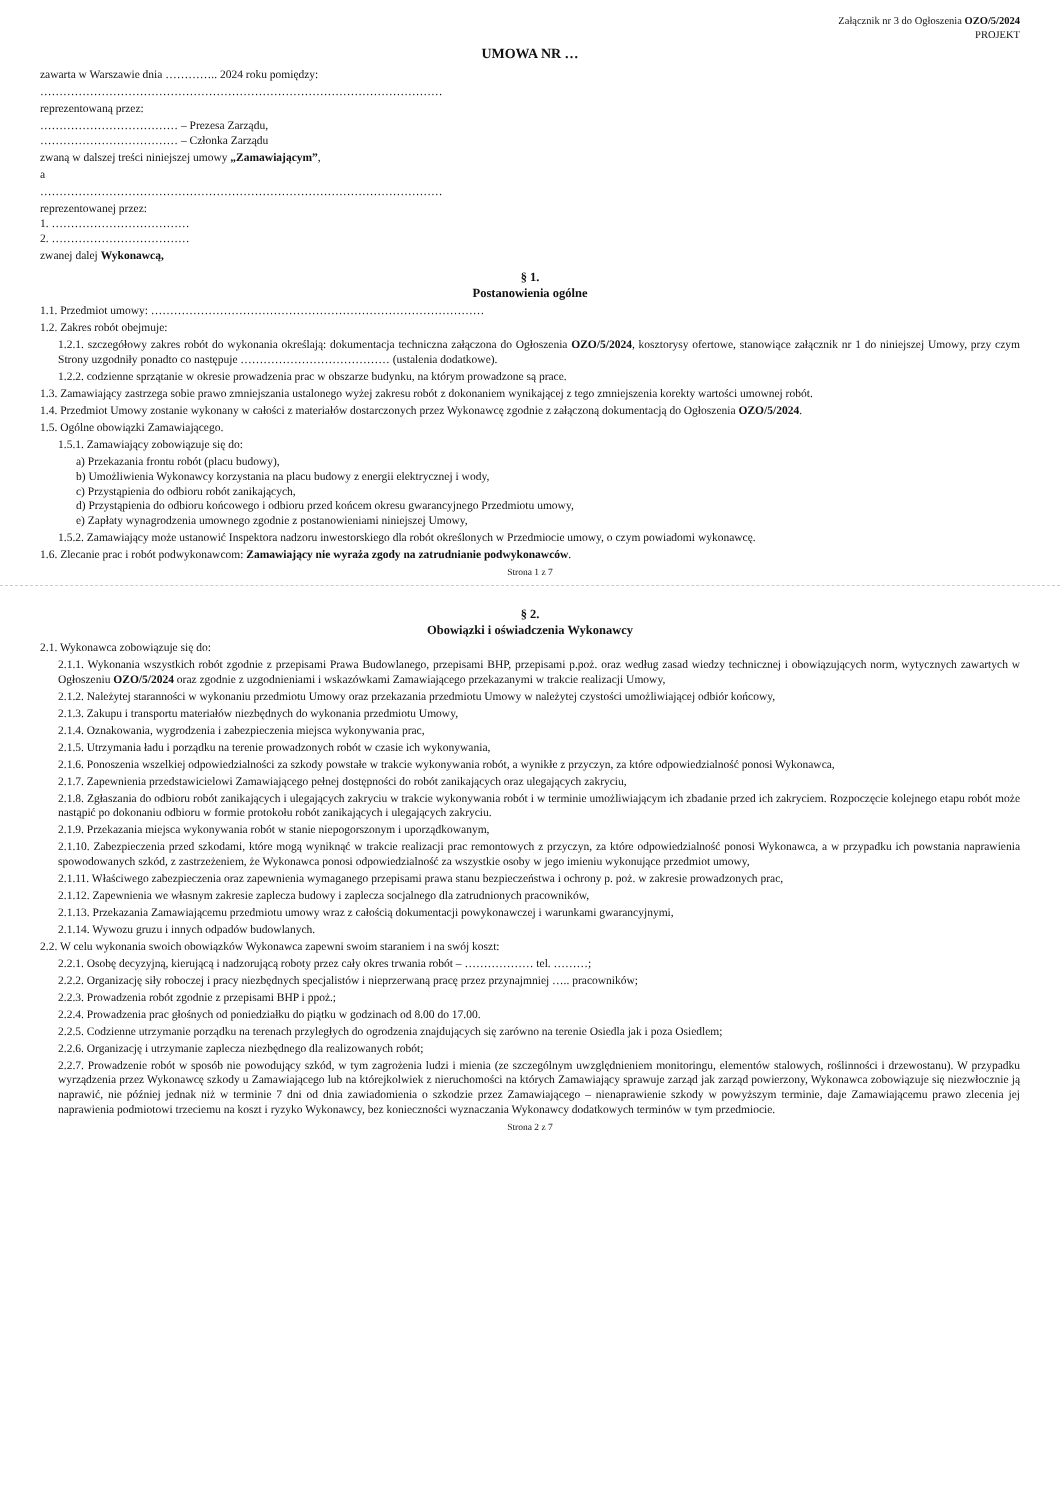Załącznik nr 3 do Ogłoszenia OZO/5/2024
PROJEKT
UMOWA NR …
zawarta w Warszawie dnia ………….. 2024 roku pomiędzy:
……………………………………………………………………………………………
reprezentowaną przez:
……………………………… – Prezesa Zarządu,
……………………………… – Członka Zarządu
zwaną w dalszej treści niniejszej umowy „Zamawiającym”,
a
……………………………………………………………………………………………
reprezentowanej przez:
1. ………………………………
2. ………………………………
zwanej dalej Wykonawcą,
§ 1.
Postanowienia ogólne
1.1. Przedmiot umowy: ……………………………………………………………………………
1.2. Zakres robót obejmuje:
1.2.1. szczegółowy zakres robót do wykonania określają: dokumentacja techniczna załączona do Ogłoszenia OZO/5/2024, kosztorysy ofertowe, stanowiące załącznik nr 1 do niniejszej Umowy, przy czym Strony uzgodniły ponadto co następuje ………………………………… (ustalenia dodatkowe).
1.2.2. codzienne sprzątanie w okresie prowadzenia prac w obszarze budynku, na którym prowadzone są prace.
1.3. Zamawiający zastrzega sobie prawo zmniejszania ustalonego wyżej zakresu robót z dokonaniem wynikającej z tego zmniejszenia korekty wartości umownej robót.
1.4. Przedmiot Umowy zostanie wykonany w całości z materiałów dostarczonych przez Wykonawcę zgodnie z załączoną dokumentacją do Ogłoszenia OZO/5/2024.
1.5. Ogólne obowiązki Zamawiającego.
1.5.1. Zamawiający zobowiązuje się do:
a) Przekazania frontu robót (placu budowy),
b) Umożliwienia Wykonawcy korzystania na placu budowy z energii elektrycznej i wody,
c) Przystąpienia do odbioru robót zanikających,
d) Przystąpienia do odbioru końcowego i odbioru przed końcem okresu gwarancyjnego Przedmiotu umowy,
e) Zapłaty wynagrodzenia umownego zgodnie z postanowieniami niniejszej Umowy,
1.5.2. Zamawiający może ustanowić Inspektora nadzoru inwestorskiego dla robót określonych w Przedmiocie umowy, o czym powiadomi wykonawcę.
1.6. Zlecanie prac i robót podwykonawcom: Zamawiający nie wyraża zgody na zatrudnianie podwykonawców.
Strona 1 z 7
§ 2.
Obowiązki i oświadczenia Wykonawcy
2.1. Wykonawca zobowiązuje się do:
2.1.1. Wykonania wszystkich robót zgodnie z przepisami Prawa Budowlanego, przepisami BHP, przepisami p.poż. oraz według zasad wiedzy technicznej i obowiązujących norm, wytycznych zawartych w Ogłoszeniu OZO/5/2024 oraz zgodnie z uzgodnieniami i wskazówkami Zamawiającego przekazanymi w trakcie realizacji Umowy,
2.1.2. Należytej staranności w wykonaniu przedmiotu Umowy oraz przekazania przedmiotu Umowy w należytej czystości umożliwiającej odbiór końcowy,
2.1.3. Zakupu i transportu materiałów niezbędnych do wykonania przedmiotu Umowy,
2.1.4. Oznakowania, wygrodzenia i zabezpieczenia miejsca wykonywania prac,
2.1.5. Utrzymania ładu i porządku na terenie prowadzonych robót w czasie ich wykonywania,
2.1.6. Ponoszenia wszelkiej odpowiedzialności za szkody powstałe w trakcie wykonywania robót, a wynikłe z przyczyn, za które odpowiedzialność ponosi Wykonawca,
2.1.7. Zapewnienia przedstawicielowi Zamawiającego pełnej dostępności do robót zanikających oraz ulegających zakryciu,
2.1.8. Zgłaszania do odbioru robót zanikających i ulegających zakryciu w trakcie wykonywania robót i w terminie umożliwiającym ich zbadanie przed ich zakryciem. Rozpoczęcie kolejnego etapu robót może nastąpić po dokonaniu odbioru w formie protokołu robót zanikających i ulegających zakryciu.
2.1.9. Przekazania miejsca wykonywania robót w stanie niepogorszonym i uporządkowanym,
2.1.10. Zabezpieczenia przed szkodami, które mogą wyniknąć w trakcie realizacji prac remontowych z przyczyn, za które odpowiedzialność ponosi Wykonawca, a w przypadku ich powstania naprawienia spowodowanych szkód, z zastrzeżeniem, że Wykonawca ponosi odpowiedzialność za wszystkie osoby w jego imieniu wykonujące przedmiot umowy,
2.1.11. Właściwego zabezpieczenia oraz zapewnienia wymaganego przepisami prawa stanu bezpieczeństwa i ochrony p. poż. w zakresie prowadzonych prac,
2.1.12. Zapewnienia we własnym zakresie zaplecza budowy i zaplecza socjalnego dla zatrudnionych pracowników,
2.1.13. Przekazania Zamawiającemu przedmiotu umowy wraz z całością dokumentacji powykonawczej i warunkami gwarancyjnymi,
2.1.14. Wywozu gruzu i innych odpadów budowlanych.
2.2. W celu wykonania swoich obowiązków Wykonawca zapewni swoim staraniem i na swój koszt:
2.2.1. Osobę decyzyjną, kierującą i nadzorującą roboty przez cały okres trwania robót – ……………… tel. ………;
2.2.2. Organizację siły roboczej i pracy niezbędnych specjalistów i nieprzerwaną pracę przez przynajmniej ….. pracowników;
2.2.3. Prowadzenia robót zgodnie z przepisami BHP i ppoż.;
2.2.4. Prowadzenia prac głośnych od poniedziałku do piątku w godzinach od 8.00 do 17.00.
2.2.5. Codzienne utrzymanie porządku na terenach przyległych do ogrodzenia znajdujących się zarówno na terenie Osiedla jak i poza Osiedlem;
2.2.6. Organizację i utrzymanie zaplecza niezbędnego dla realizowanych robót;
2.2.7. Prowadzenie robót w sposób nie powodujący szkód, w tym zagrożenia ludzi i mienia (ze szczególnym uwzględnieniem monitoringu, elementów stalowych, roślinności i drzewostanu). W przypadku wyrządzenia przez Wykonawcę szkody u Zamawiającego lub na którejkolwiek z nieruchomości na których Zamawiający sprawuje zarząd jak zarząd powierzony, Wykonawca zobowiązuje się niezwłocznie ją naprawić, nie później jednak niż w terminie 7 dni od dnia zawiadomienia o szkodzie przez Zamawiającego – nienaprawienie szkody w powyższym terminie, daje Zamawiającemu prawo zlecenia jej naprawienia podmiotowi trzeciemu na koszt i ryzyko Wykonawcy, bez konieczności wyznaczania Wykonawcy dodatkowych terminów w tym przedmiocie.
Strona 2 z 7